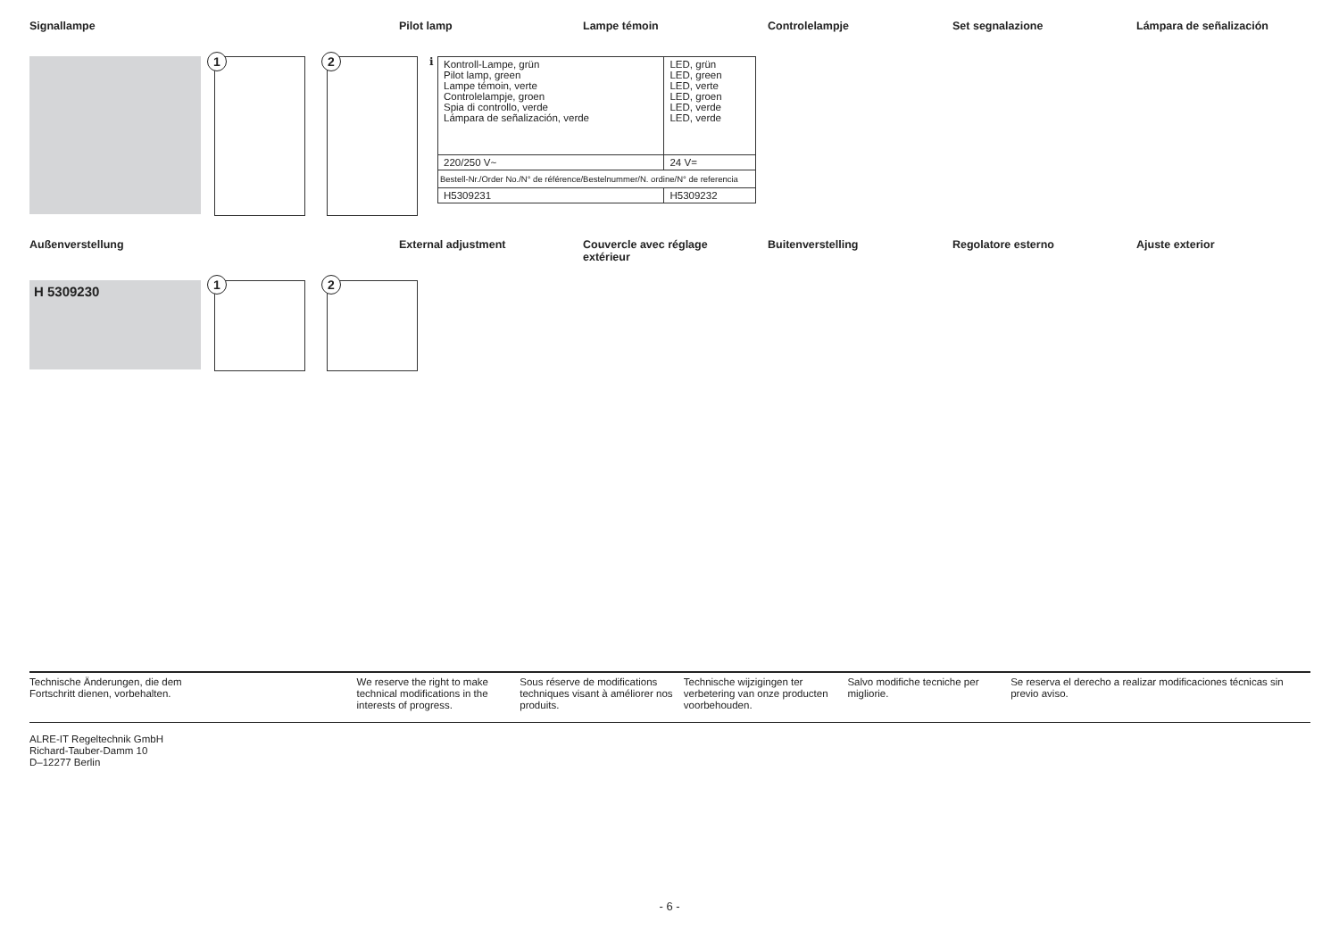Signallampe Pilot lamp Lampe témoin Controlelampje Set segnalazione Lámpara de señalización
1 2 i
| Kontroll-Lampe, grün Pilot lamp, green Lampe témoin, verte Controlelampje, groen Spia di controllo, verde Lámpara de señalización, verde | LED, grün LED, green LED, verte LED, groen LED, verde LED, verde |
| 220/250 V~ | 24 V= |
| Bestell-Nr./Order No./N° de référence/Bestelnummer/N. ordine/N° de referencia | |
| H5309231 | H5309232 |
Außenverstellung External adjustment Couvercle avec réglage
extérieur
Buitenverstelling Regolatore esterno Ajuste exterior
H 5309230 1 2
Technische Änderungen, die dem
Fortschritt dienen, vorbehalten.
We reserve the right to make technical modifications in the interests of progress.
Sous réserve de modifications techniques visant à améliorer nos produits.
Technische wijzigingen ter verbetering van onze producten voorbehouden.
Salvo modifiche tecniche per migliorie.
Se reserva el derecho a realizar modificaciones técnicas sin previo aviso.
ALRE-IT Regeltechnik GmbH
Richard-Tauber-Damm 10
D–12277 Berlin
- 6 -